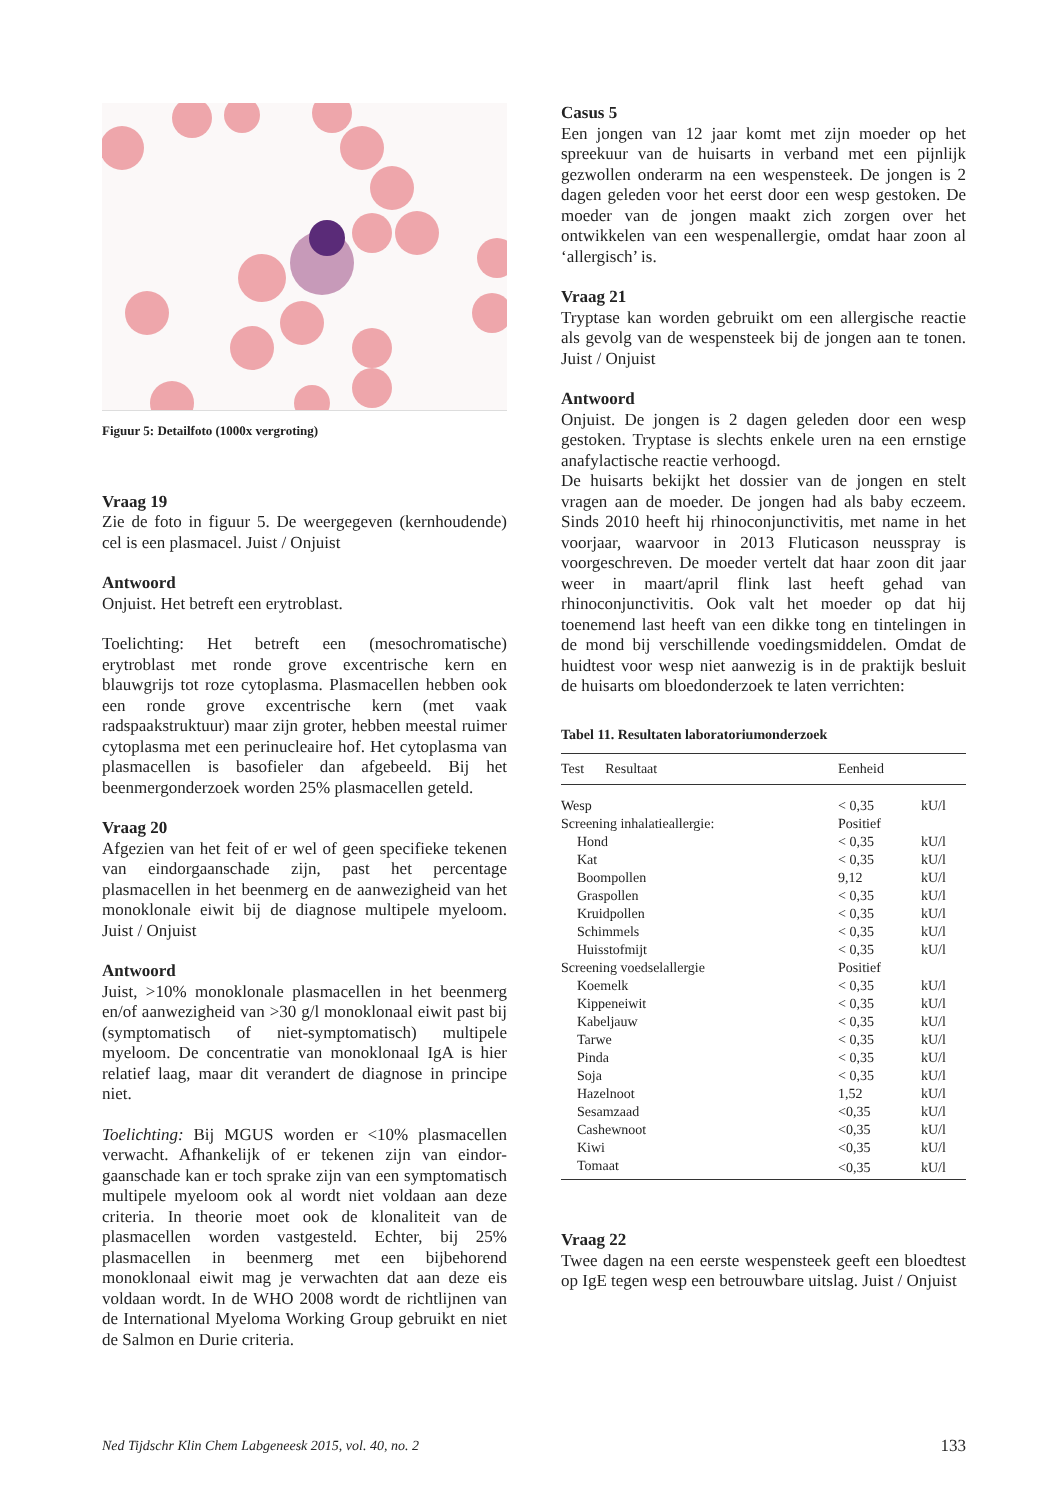Figuur 5: Detailfoto (1000x vergroting)
Vraag 19
Zie de foto in figuur 5. De weergegeven (kern­houdende) cel is een plasmacel. Juist / Onjuist
Antwoord
Onjuist. Het betreft een erytroblast.
Toelichting: Het betreft een (mesochromatische) erytroblast met ronde grove excentrische kern en blauwgrijs tot roze cytoplasma. Plasmacellen hebben ook een ronde grove excentrische kern (met vaak radspaakstruktuur) maar zijn groter, hebben meestal ruimer cytoplasma met een perinucleaire hof. Het cyto­plasma van plasmacellen is basofieler dan afgebeeld. Bij het beenmergonderzoek worden 25% plasmacellen geteld.
Vraag 20
Afgezien van het feit of er wel of geen specifieke tekenen van eindorgaanschade zijn, past het percen­tage plasmacellen in het beenmerg en de aanwezigheid van het monoklonale eiwit bij de diagnose multipele myeloom. Juist / Onjuist
Antwoord
Juist, >10% monoklonale plasmacellen in het been­merg en/of aanwezigheid van >30 g/l monoklonaal eiwit past bij (symptomatisch of niet-symptomatisch) multipele myeloom. De concentratie van monoklonaal IgA is hier relatief laag, maar dit verandert de diag­nose in principe niet.
Toelichting: Bij MGUS worden er <10% plasmacellen verwacht. Afhankelijk of er tekenen zijn van eindor­gaanschade kan er toch sprake zijn van een sympto­matisch multipele myeloom ook al wordt niet voldaan aan deze criteria. In theorie moet ook de klonaliteit van de plasmacellen worden vastgesteld. Echter, bij 25% plasmacellen in beenmerg met een bijbehorend monoklonaal eiwit mag je verwachten dat aan deze eis voldaan wordt. In de WHO 2008 wordt de richt­lijnen van de International Myeloma Working Group gebruikt en niet de Salmon en Durie criteria.
Casus 5
Een jongen van 12 jaar komt met zijn moeder op het spreekuur van de huisarts in verband met een pijnlijk gezwollen onderarm na een wespensteek. De jongen is 2 dagen geleden voor het eerst door een wesp gesto­ken. De moeder van de jongen maakt zich zorgen over het ontwikkelen van een wespenallergie, omdat haar zoon al ‘allergisch’ is.
Vraag 21
Tryptase kan worden gebruikt om een allergische reactie als gevolg van de wespensteek bij de jongen aan te tonen. Juist / Onjuist
Antwoord
Onjuist. De jongen is 2 dagen geleden door een wesp gestoken. Tryptase is slechts enkele uren na een ernstige anafylactische reactie verhoogd.
De huisarts bekijkt het dossier van de jongen en stelt vragen aan de moeder. De jongen had als baby eczeem. Sinds 2010 heeft hij rhinoconjunctivitis, met name in het voorjaar, waarvoor in 2013 Fluticason neusspray is voorgeschreven. De moeder vertelt dat haar zoon dit jaar weer in maart/april flink last heeft gehad van rhinoconjunctivitis. Ook valt het moeder op dat hij toenemend last heeft van een dikke tong en tintelin­gen in de mond bij verschillende voedingsmiddelen. Omdat de huidtest voor wesp niet aanwezig is in de praktijk besluit de huisarts om bloedonderzoek te laten verrichten:
Tabel 11. Resultaten laboratoriumonderzoek
| Test Resultaat | Eenheid | |
| --- | --- | --- |
| Wesp | < 0,35 | kU/l |
| Screening inhalatieallergie: | Positief | |
| Hond | < 0,35 | kU/l |
| Kat | < 0,35 | kU/l |
| Boompollen | 9,12 | kU/l |
| Graspollen | < 0,35 | kU/l |
| Kruidpollen | < 0,35 | kU/l |
| Schimmels | < 0,35 | kU/l |
| Huisstofmijt | < 0,35 | kU/l |
| Screening voedselallergie | Positief | |
| Koemelk | < 0,35 | kU/l |
| Kippeneiwit | < 0,35 | kU/l |
| Kabeljauw | < 0,35 | kU/l |
| Tarwe | < 0,35 | kU/l |
| Pinda | < 0,35 | kU/l |
| Soja | < 0,35 | kU/l |
| Hazelnoot | 1,52 | kU/l |
| Sesamzaad | <0,35 | kU/l |
| Cashewnoot | <0,35 | kU/l |
| Kiwi | <0,35 | kU/l |
| Tomaat | <0,35 | kU/l |
Vraag 22
Twee dagen na een eerste wespensteek geeft een bloedtest op IgE tegen wesp een betrouwbare uitslag. Juist / Onjuist
Ned Tijdschr Klin Chem Labgeneesk 2015, vol. 40, no. 2 133